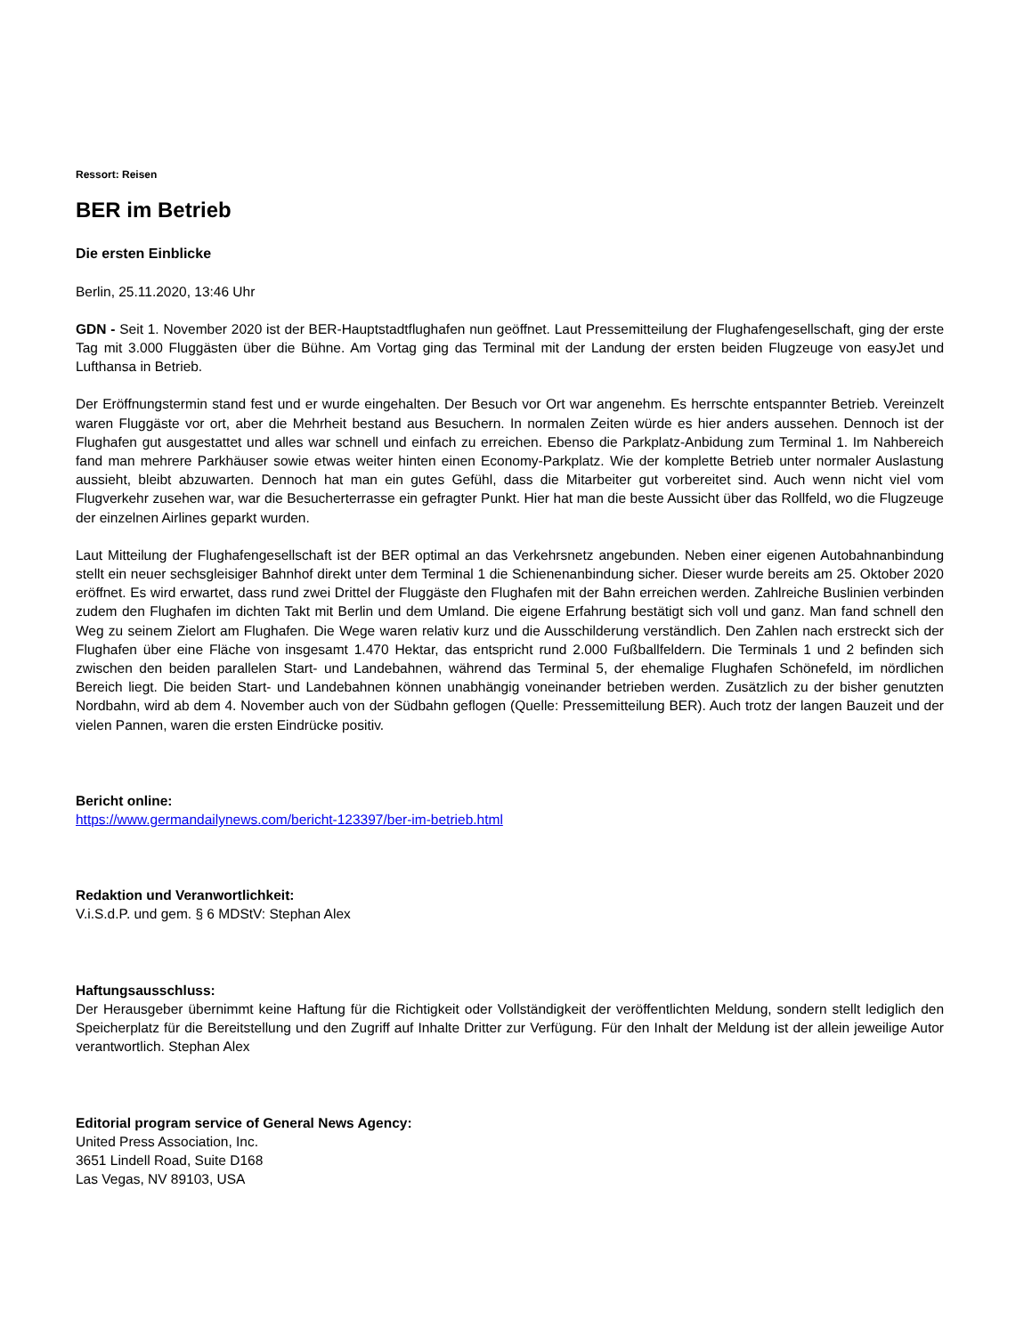Ressort: Reisen
BER im Betrieb
Die ersten Einblicke
Berlin, 25.11.2020, 13:46 Uhr
GDN - Seit 1. November 2020 ist der BER-Hauptstadtflughafen nun geöffnet. Laut Pressemitteilung der Flughafengesellschaft, ging der erste Tag mit 3.000 Fluggästen über die Bühne. Am Vortag ging das Terminal mit der Landung der ersten beiden Flugzeuge von easyJet und Lufthansa in Betrieb.
Der Eröffnungstermin stand fest und er wurde eingehalten. Der Besuch vor Ort war angenehm. Es herrschte entspannter Betrieb. Vereinzelt waren Fluggäste vor ort, aber die Mehrheit bestand aus Besuchern. In normalen Zeiten würde es hier anders aussehen. Dennoch ist der Flughafen gut ausgestattet und alles war schnell und einfach zu erreichen. Ebenso die Parkplatz-Anbidung zum Terminal 1. Im Nahbereich fand man mehrere Parkhäuser sowie etwas weiter hinten einen Economy-Parkplatz. Wie der komplette Betrieb unter normaler Auslastung aussieht, bleibt abzuwarten. Dennoch hat man ein gutes Gefühl, dass die Mitarbeiter gut vorbereitet sind. Auch wenn nicht viel vom Flugverkehr zusehen war, war die Besucherterrasse ein gefragter Punkt. Hier hat man die beste Aussicht über das Rollfeld, wo die Flugzeuge der einzelnen Airlines geparkt wurden.
Laut Mitteilung der Flughafengesellschaft ist der BER optimal an das Verkehrsnetz angebunden. Neben einer eigenen Autobahnanbindung stellt ein neuer sechsgleisiger Bahnhof direkt unter dem Terminal 1 die Schienenanbindung sicher. Dieser wurde bereits am 25. Oktober 2020 eröffnet. Es wird erwartet, dass rund zwei Drittel der Fluggäste den Flughafen mit der Bahn erreichen werden. Zahlreiche Buslinien verbinden zudem den Flughafen im dichten Takt mit Berlin und dem Umland. Die eigene Erfahrung bestätigt sich voll und ganz. Man fand schnell den Weg zu seinem Zielort am Flughafen. Die Wege waren relativ kurz und die Ausschilderung verständlich. Den Zahlen nach erstreckt sich der Flughafen über eine Fläche von insgesamt 1.470 Hektar, das entspricht rund 2.000 Fußballfeldern. Die Terminals 1 und 2 befinden sich zwischen den beiden parallelen Start- und Landebahnen, während das Terminal 5, der ehemalige Flughafen Schönefeld, im nördlichen Bereich liegt. Die beiden Start- und Landebahnen können unabhängig voneinander betrieben werden. Zusätzlich zu der bisher genutzten Nordbahn, wird ab dem 4. November auch von der Südbahn geflogen (Quelle: Pressemitteilung BER). Auch trotz der langen Bauzeit und der vielen Pannen, waren die ersten Eindrücke positiv.
Bericht online:
https://www.germandailynews.com/bericht-123397/ber-im-betrieb.html
Redaktion und Veranwortlichkeit:
V.i.S.d.P. und gem. § 6 MDStV: Stephan Alex
Haftungsausschluss:
Der Herausgeber übernimmt keine Haftung für die Richtigkeit oder Vollständigkeit der veröffentlichten Meldung, sondern stellt lediglich den Speicherplatz für die Bereitstellung und den Zugriff auf Inhalte Dritter zur Verfügung. Für den Inhalt der Meldung ist der allein jeweilige Autor verantwortlich. Stephan Alex
Editorial program service of General News Agency:
United Press Association, Inc.
3651 Lindell Road, Suite D168
Las Vegas, NV 89103, USA